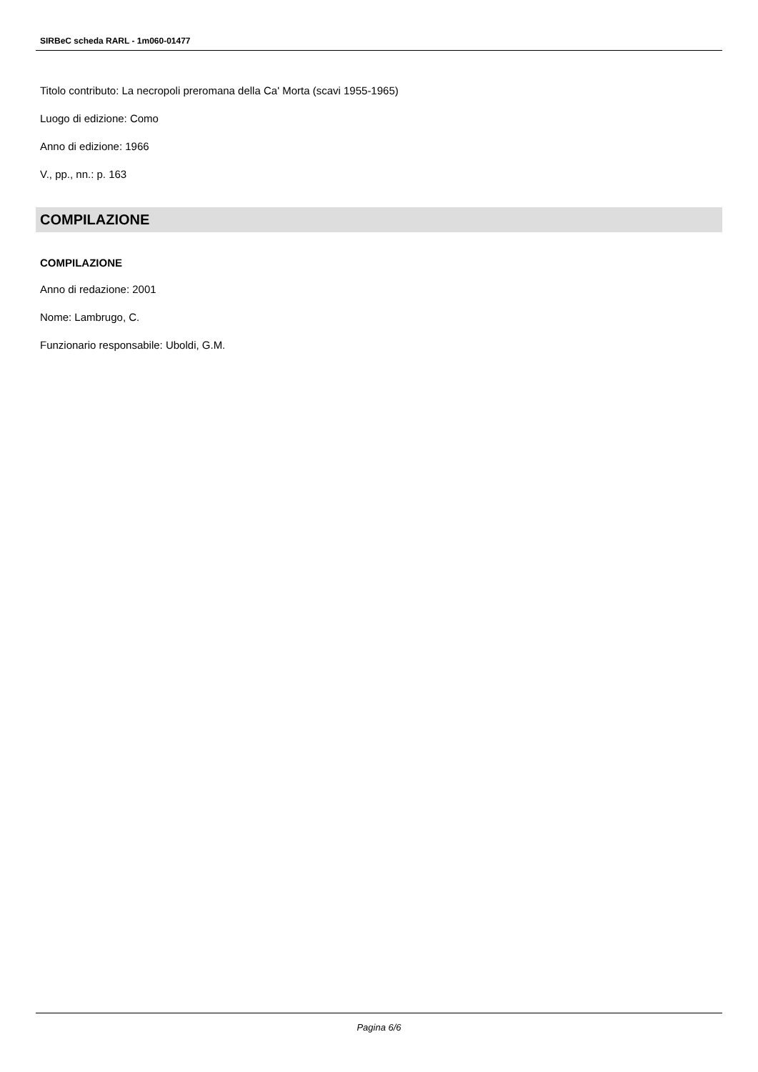SIRBeC scheda RARL - 1m060-01477
Titolo contributo: La necropoli preromana della Ca' Morta (scavi 1955-1965)
Luogo di edizione: Como
Anno di edizione: 1966
V., pp., nn.: p. 163
COMPILAZIONE
COMPILAZIONE
Anno di redazione: 2001
Nome: Lambrugo, C.
Funzionario responsabile: Uboldi, G.M.
Pagina 6/6